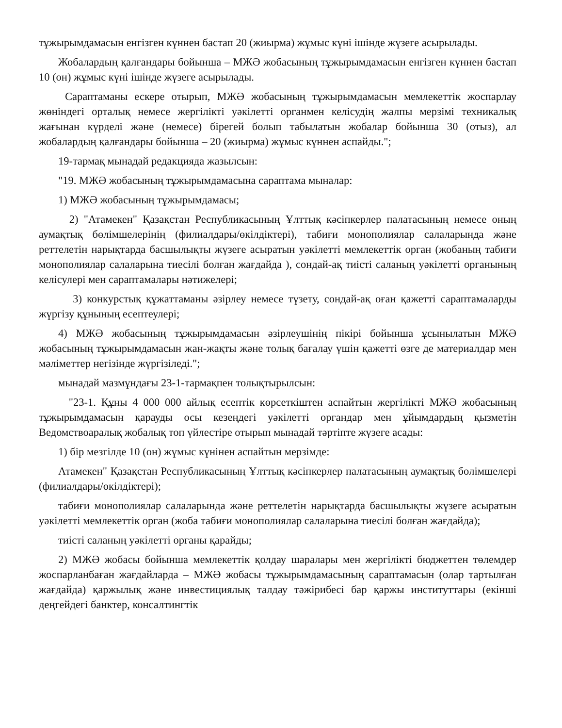тұжырымдамасын енгізген күннен бастап 20 (жиырма) жұмыс күні ішінде жүзеге асырылады.
Жобалардың қалғандары бойынша – МЖӘ жобасының тұжырымдамасын енгізген күннен бастап 10 (он) жұмыс күні ішінде жүзеге асырылады.
Сараптаманы ескере отырып, МЖӘ жобасының тұжырымдамасын мемлекеттік жоспарлау жөніндегі орталық немесе жергілікті уәкілетті органмен келісудің жалпы мерзімі техникалық жағынан күрделі және (немесе) бірегей болып табылатын жобалар бойынша 30 (отыз), ал жобалардың қалғандары бойынша – 20 (жиырма) жұмыс күннен аспайды.";
19-тармақ мынадай редакцияда жазылсын:
"19. МЖӘ жобасының тұжырымдамасына сараптама мыналар:
1) МЖӘ жобасының тұжырымдамасы;
2) "Атамекен" Қазақстан Республикасының Ұлттық кәсіпкерлер палатасының немесе оның аумақтық бөлімшелерінің (филиалдары/өкілдіктері), табиғи монополиялар салаларында және реттелетін нарықтарда басшылықты жүзеге асыратын уәкілетті мемлекеттік орган (жобаның табиғи монополиялар салаларына тиесілі болған жағдайда ), сондай-ақ тиісті саланың уәкілетті органының келісулері мен сараптамалары нәтижелері;
3) конкурстық құжаттаманы әзірлеу немесе түзету, сондай-ақ оған қажетті сараптамаларды жүргізу құнының есептеулері;
4) МЖӘ жобасының тұжырымдамасын әзірлеушінің пікірі бойынша ұсынылатын МЖӘ жобасының тұжырымдамасын жан-жақты және толық бағалау үшін қажетті өзге де материалдар мен мәліметтер негізінде жүргізіледі.";
мынадай мазмұндағы 23-1-тармақпен толықтырылсын:
"23-1. Құны 4 000 000 айлық есептік көрсеткіштен аспайтын жергілікті МЖӘ жобасының тұжырымдамасын қарауды осы кезеңдегі уәкілетті органдар мен ұйымдардың қызметін Ведомствоаралық жобалық топ үйлестіре отырып мынадай тәртіпте жүзеге асады:
1) бір мезгілде 10 (он) жұмыс күнінен аспайтын мерзімде:
Атамекен" Қазақстан Республикасының Ұлттық кәсіпкерлер палатасының аумақтық бөлімшелері (филиалдары/өкілдіктері);
табиғи монополиялар салаларында және реттелетін нарықтарда басшылықты жүзеге асыратын уәкілетті мемлекеттік орган (жоба табиғи монополиялар салаларына тиесілі болған жағдайда);
тиісті саланың уәкілетті органы қарайды;
2) МЖӘ жобасы бойынша мемлекеттік қолдау шаралары мен жергілікті бюджеттен төлемдер жоспарланбаған жағдайларда – МЖӘ жобасы тұжырымдамасының сараптамасын (олар тартылған жағдайда) қаржылық және инвестициялық талдау тәжірибесі бар қаржы институттары (екінші деңгейдегі банктер, консалтингтік